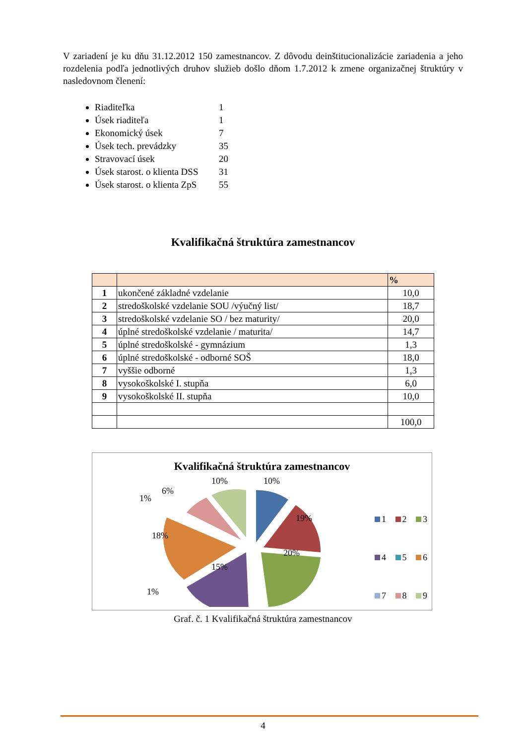V zariadení je ku dňu 31.12.2012 150 zamestnancov. Z dôvodu deinštitucionalizácie zariadenia a jeho rozdelenia podľa jednotlivých druhov služieb došlo dňom 1.7.2012 k zmene organizačnej štruktúry v nasledovnom členení:
Riaditeľka 1
Úsek riaditeľa 1
Ekonomický úsek 7
Úsek tech. prevádzky 35
Stravovací úsek 20
Úsek starost. o klienta DSS 31
Úsek starost. o klienta ZpS 55
Kvalifikačná štruktúra zamestnancov
| | | % |
| --- | --- | --- |
| 1 | ukončené základné vzdelanie | 10,0 |
| 2 | stredoškolské vzdelanie SOU /výučný list/ | 18,7 |
| 3 | stredoškolské vzdelanie SO / bez maturity/ | 20,0 |
| 4 | úplné stredoškolské vzdelanie / maturita/ | 14,7 |
| 5 | úplné stredoškolské - gymnázium | 1,3 |
| 6 | úplné stredoškolské - odborné SOŠ | 18,0 |
| 7 | vyššie odborné | 1,3 |
| 8 | vysokoškolské I. stupňa | 6,0 |
| 9 | vysokoškolské II. stupňa | 10,0 |
| | | 100,0 |
Kvalifikačná štruktúra zamestnancov
10%
10%
6%
1%
19%
18%
20%
15%
1%
1 2 3
4 5 6
7 8 9
Graf. č. 1 Kvalifikačná štruktúra zamestnancov
4